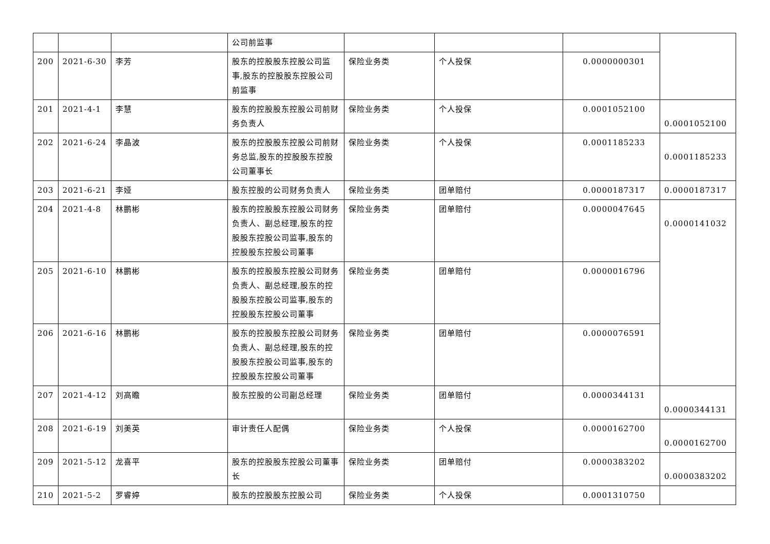| | | | 公司前监事 | | | | |
| 200 | 2021-6-30 | 李芳 | 股东的控股股东控股公司监事,股东的控股股东控股公司前监事 | 保险业务类 | 个人投保 | 0.0000000301 | |
| 201 | 2021-4-1 | 李慧 | 股东的控股股东控股公司前财务负责人 | 保险业务类 | 个人投保 | 0.0001052100 | 0.0001052100 |
| 202 | 2021-6-24 | 李晶波 | 股东的控股股东控股公司前财务总监,股东的控股股东控股公司董事长 | 保险业务类 | 个人投保 | 0.0001185233 | 0.0001185233 |
| 203 | 2021-6-21 | 李娅 | 股东控股的公司财务负责人 | 保险业务类 | 团单赔付 | 0.0000187317 | 0.0000187317 |
| 204 | 2021-4-8 | 林鹏彬 | 股东的控股股东控股公司财务负责人、副总经理,股东的控股股东控股公司监事,股东的控股股东控股公司董事 | 保险业务类 | 团单赔付 | 0.0000047645 | 0.0000141032 |
| 205 | 2021-6-10 | 林鹏彬 | 股东的控股股东控股公司财务负责人、副总经理,股东的控股股东控股公司监事,股东的控股股东控股公司董事 | 保险业务类 | 团单赔付 | 0.0000016796 | |
| 206 | 2021-6-16 | 林鹏彬 | 股东的控股股东控股公司财务负责人、副总经理,股东的控股股东控股公司监事,股东的控股股东控股公司董事 | 保险业务类 | 团单赔付 | 0.0000076591 | |
| 207 | 2021-4-12 | 刘高瞻 | 股东控股的公司副总经理 | 保险业务类 | 团单赔付 | 0.0000344131 | 0.0000344131 |
| 208 | 2021-6-19 | 刘美英 | 审计责任人配偶 | 保险业务类 | 个人投保 | 0.0000162700 | 0.0000162700 |
| 209 | 2021-5-12 | 龙喜平 | 股东的控股股东控股公司董事长 | 保险业务类 | 团单赔付 | 0.0000383202 | 0.0000383202 |
| 210 | 2021-5-2 | 罗睿婷 | 股东的控股股东控股公司 | 保险业务类 | 个人投保 | 0.0001310750 | |